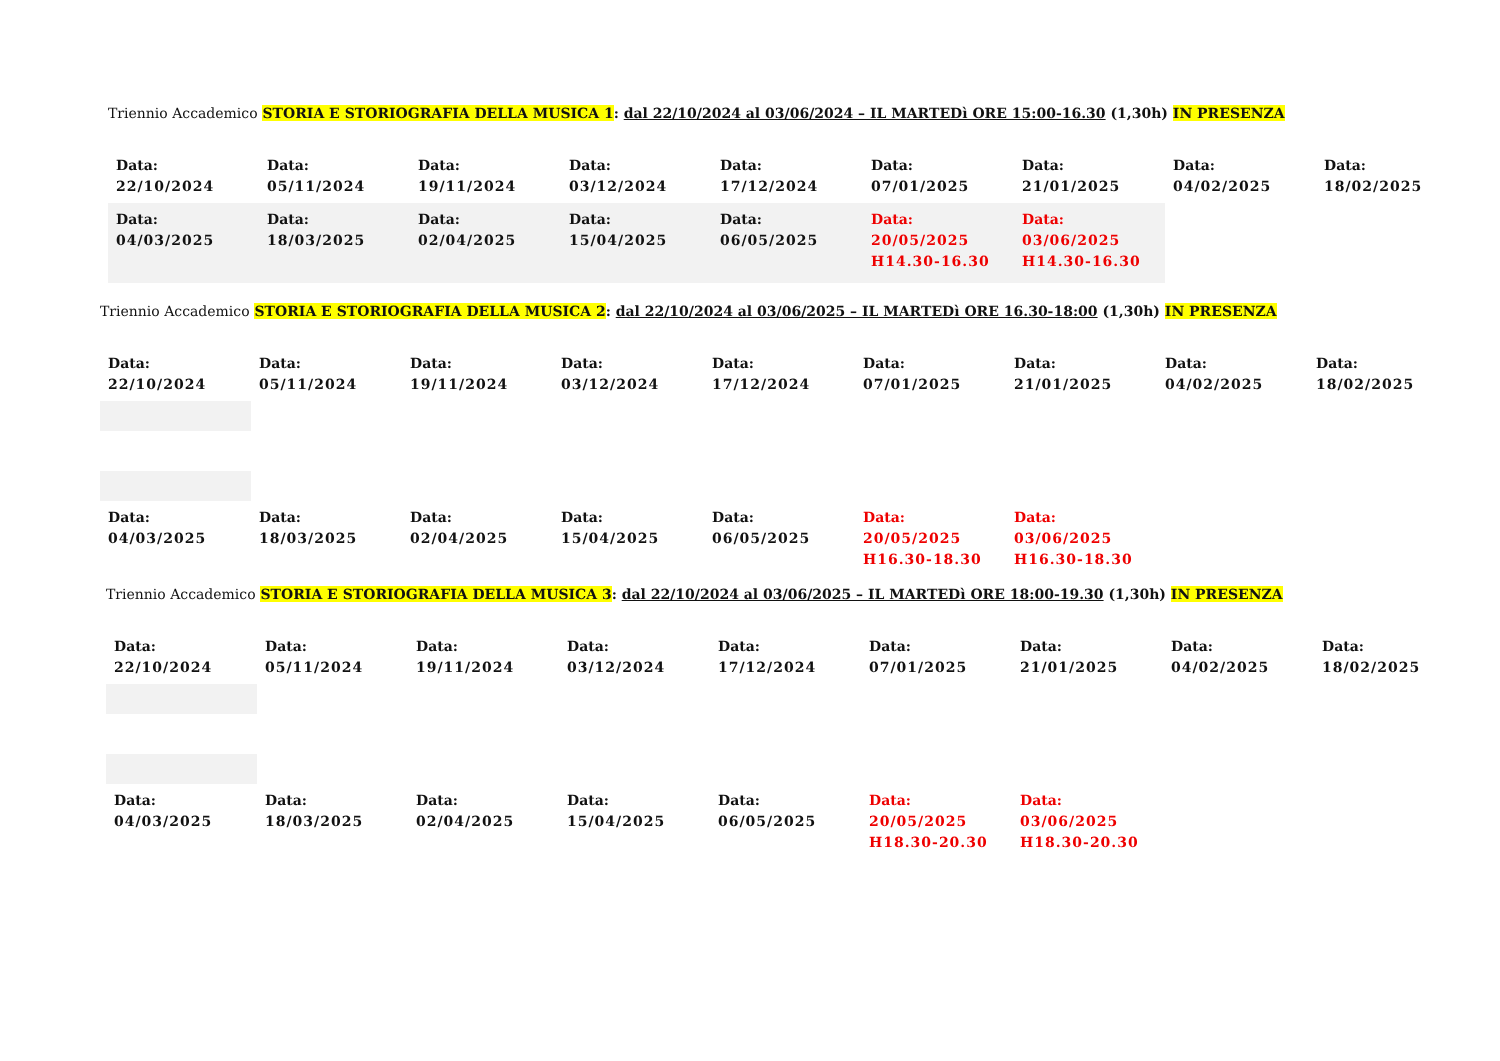Triennio Accademico STORIA E STORIOGRAFIA DELLA MUSICA 1: dal 22/10/2024 al 03/06/2024 – IL MARTEDì ORE 15:00-16.30 (1,30h) IN PRESENZA
| Data: 22/10/2024 | Data: 05/11/2024 | Data: 19/11/2024 | Data: 03/12/2024 | Data: 17/12/2024 | Data: 07/01/2025 | Data: 21/01/2025 | Data: 04/02/2025 | Data: 18/02/2025 |
| Data: 04/03/2025 | Data: 18/03/2025 | Data: 02/04/2025 | Data: 15/04/2025 | Data: 06/05/2025 | Data: 20/05/2025 H14.30-16.30 | Data: 03/06/2025 H14.30-16.30 | | |
Triennio Accademico STORIA E STORIOGRAFIA DELLA MUSICA 2: dal 22/10/2024 al 03/06/2025 – IL MARTEDì ORE 16.30-18:00 (1,30h) IN PRESENZA
| Data: 22/10/2024 | Data: 05/11/2024 | Data: 19/11/2024 | Data: 03/12/2024 | Data: 17/12/2024 | Data: 07/01/2025 | Data: 21/01/2025 | Data: 04/02/2025 | Data: 18/02/2025 |
| Data: 04/03/2025 | Data: 18/03/2025 | Data: 02/04/2025 | Data: 15/04/2025 | Data: 06/05/2025 | Data: 20/05/2025 H16.30-18.30 | Data: 03/06/2025 H16.30-18.30 | | |
Triennio Accademico STORIA E STORIOGRAFIA DELLA MUSICA 3: dal 22/10/2024 al 03/06/2025 – IL MARTEDì ORE 18:00-19.30 (1,30h) IN PRESENZA
| Data: 22/10/2024 | Data: 05/11/2024 | Data: 19/11/2024 | Data: 03/12/2024 | Data: 17/12/2024 | Data: 07/01/2025 | Data: 21/01/2025 | Data: 04/02/2025 | Data: 18/02/2025 |
| Data: 04/03/2025 | Data: 18/03/2025 | Data: 02/04/2025 | Data: 15/04/2025 | Data: 06/05/2025 | Data: 20/05/2025 H18.30-20.30 | Data: 03/06/2025 H18.30-20.30 | | |